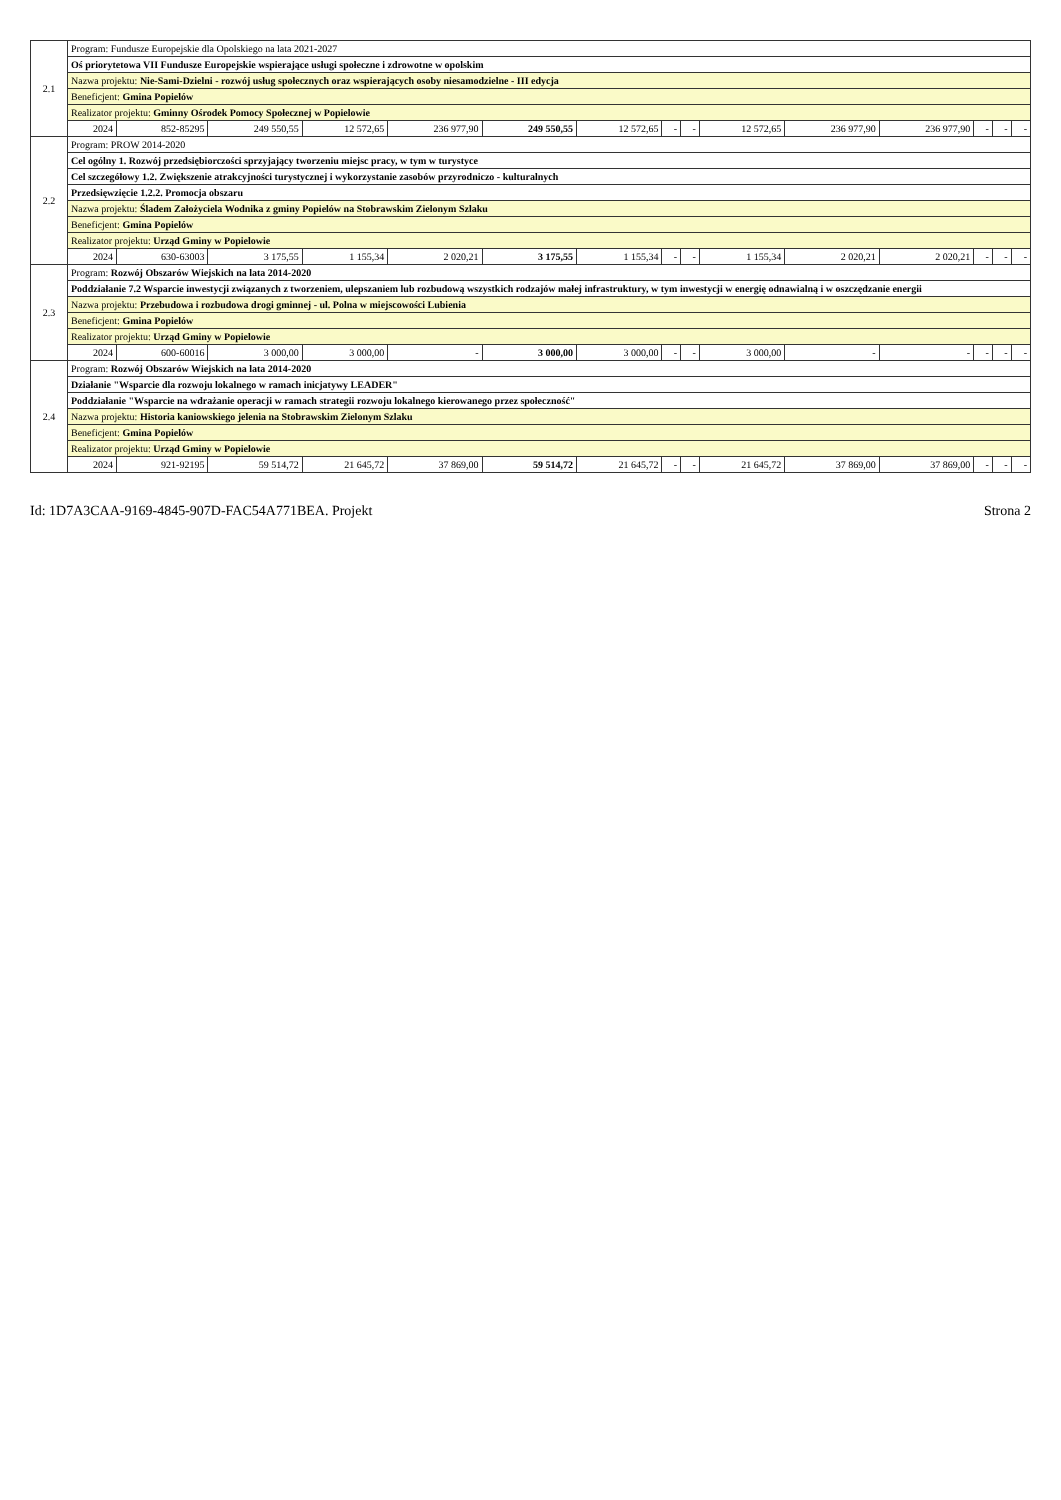| 2.1 | Program: Fundusze Europejskie dla Opolskiego na lata 2021-2027 | | | | | | | | | | | | | | |
| | Oś priorytetowa VII Fundusze Europejskie wspierające usługi społeczne i zdrowotne w opolskim | | | | | | | | | | | | | | |
| | Nazwa projektu: Nie-Sami-Dzielni - rozwój usług społecznych oraz wspierających osoby niesamodzielne - III edycja | | | | | | | | | | | | | | |
| | Beneficjent: Gmina Popielów | | | | | | | | | | | | | | |
| | Realizator projektu: Gminny Ośrodek Pomocy Społecznej w Popielowie | | | | | | | | | | | | | | |
| | 2024 | 852-85295 | 249 550,55 | 12 572,65 | 236 977,90 | 249 550,55 | 12 572,65 | - | - | 12 572,65 | 236 977,90 | 236 977,90 | - | - | - |
| 2.2 | Program: PROW 2014-2020 | | | | | | | | | | | | | | |
| | Cel ogólny 1. Rozwój przedsiębiorczości sprzyjający tworzeniu miejsc pracy, w tym w turystyce | | | | | | | | | | | | | | |
| | Cel szczegółowy 1.2. Zwiększenie atrakcyjności turystycznej i wykorzystanie zasobów przyrodniczo - kulturalnych | | | | | | | | | | | | | | |
| | Przedsięwzięcie 1.2.2. Promocja obszaru | | | | | | | | | | | | | | |
| | Nazwa projektu: Śladem Założyciela Wodnika z gminy Popielów na Stobrawskim Zielonym Szlaku | | | | | | | | | | | | | | |
| | Beneficjent: Gmina Popielów | | | | | | | | | | | | | | |
| | Realizator projektu: Urząd Gminy w Popielowie | | | | | | | | | | | | | | |
| | 2024 | 630-63003 | 3 175,55 | 1 155,34 | 2 020,21 | 3 175,55 | 1 155,34 | - | - | 1 155,34 | 2 020,21 | 2 020,21 | - | - | - |
| 2.3 | Program: Rozwój Obszarów Wiejskich na lata 2014-2020 | | | | | | | | | | | | | | |
| | Poddziałanie 7.2 Wsparcie inwestycji związanych z tworzeniem, ulepszaniem lub rozbudową wszystkich rodzajów małej infrastruktury, w tym inwestycji w energię odnawialną i w oszczędzanie energii | | | | | | | | | | | | | | |
| | Nazwa projektu: Przebudowa i rozbudowa drogi gminnej - ul. Polna w miejscowości Lubienia | | | | | | | | | | | | | | |
| | Beneficjent: Gmina Popielów | | | | | | | | | | | | | | |
| | Realizator projektu: Urząd Gminy w Popielowie | | | | | | | | | | | | | | |
| | 2024 | 600-60016 | 3 000,00 | 3 000,00 | - | 3 000,00 | 3 000,00 | - | - | 3 000,00 | - | - | - | - | - |
| 2.4 | Program: Rozwój Obszarów Wiejskich na lata 2014-2020 | | | | | | | | | | | | | | |
| | Działanie "Wsparcie dla rozwoju lokalnego w ramach inicjatywy LEADER" | | | | | | | | | | | | | | |
| | Poddziałanie "Wsparcie na wdrażanie operacji w ramach strategii rozwoju lokalnego kierowanego przez społeczność" | | | | | | | | | | | | | | |
| | Nazwa projektu: Historia kaniowskiego jelenia na Stobrawskim Zielonym Szlaku | | | | | | | | | | | | | | |
| | Beneficjent: Gmina Popielów | | | | | | | | | | | | | | |
| | Realizator projektu: Urząd Gminy w Popielowie | | | | | | | | | | | | | | |
| | 2024 | 921-92195 | 59 514,72 | 21 645,72 | 37 869,00 | 59 514,72 | 21 645,72 | - | - | 21 645,72 | 37 869,00 | 37 869,00 | - | - | - |
Id: 1D7A3CAA-9169-4845-907D-FAC54A771BEA. Projekt Strona 2